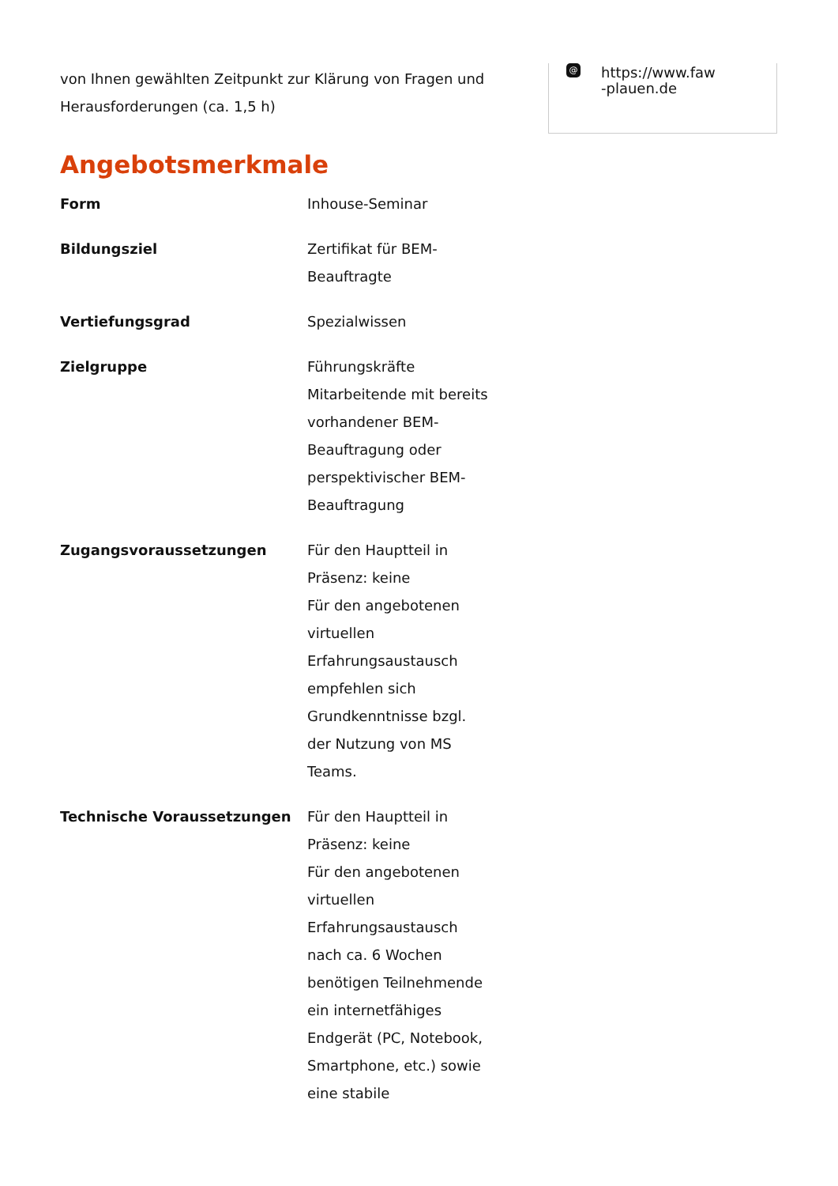von Ihnen gewählten Zeitpunkt zur Klärung von Fragen und
Herausforderungen (ca. 1,5 h)
Angebotsmerkmale
| Form | Inhouse-Seminar |
| Bildungsziel | Zertifikat für BEM- Beauftragte |
| Vertiefungsgrad | Spezialwissen |
| Zielgruppe | Führungskräfte Mitarbeitende mit bereits vorhandener BEM- Beauftragung oder perspektivischer BEM- Beauftragung |
| Zugangsvoraussetzungen | Für den Hauptteil in Präsenz: keine Für den angebotenen virtuellen Erfahrungsaustausch empfehlen sich Grundkenntnisse bzgl. der Nutzung von MS Teams. |
| Technische Voraussetzungen | Für den Hauptteil in Präsenz: keine Für den angebotenen virtuellen Erfahrungsaustausch nach ca. 6 Wochen benötigen Teilnehmende ein internetfähiges Endgerät (PC, Notebook, Smartphone, etc.) sowie eine stabile |
@
https://www.faw
-plauen.de